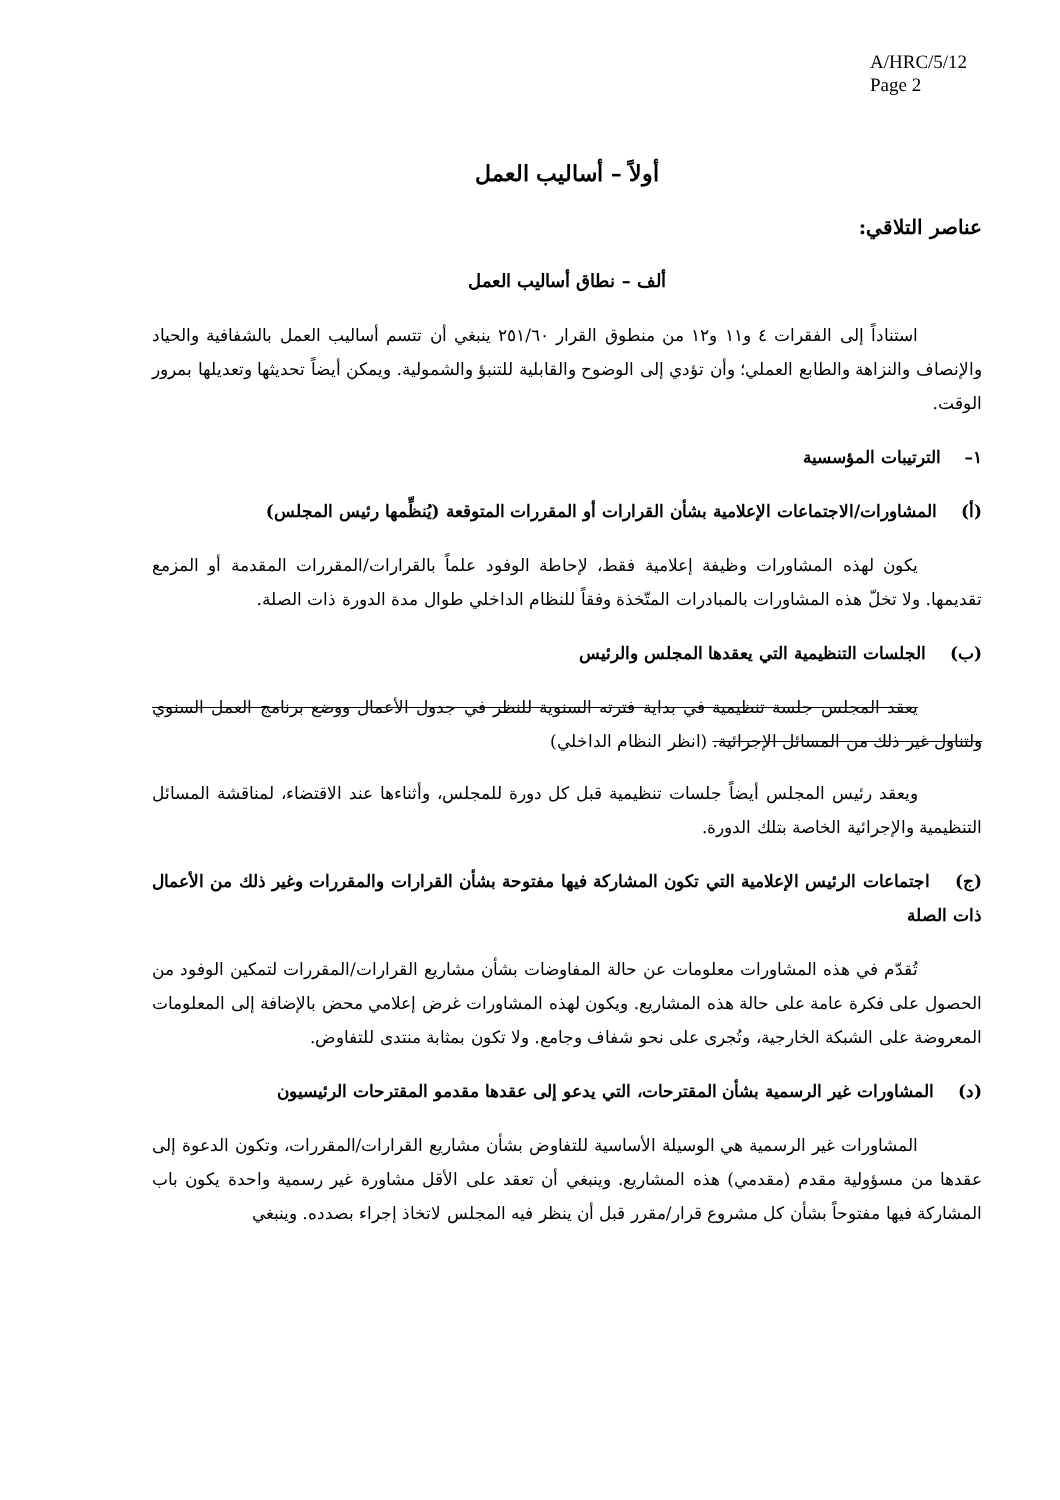A/HRC/5/12
Page 2
أولاً – أساليب العمل
عناصر التلاقي:
ألف – نطاق أساليب العمل
استناداً إلى الفقرات ٤ و١١ و١٢ من منطوق القرار ٢٥١/٦٠ ينبغي أن تتسم أساليب العمل بالشفافية والحياد والإنصاف والنزاهة والطابع العملي؛ وأن تؤدي إلى الوضوح والقابلية للتنبؤ والشمولية. ويمكن أيضاً تحديثها وتعديلها بمرور الوقت.
١– الترتيبات المؤسسية
(أ) المشاورات/الاجتماعات الإعلامية بشأن القرارات أو المقررات المتوقعة (يُنظِّمها رئيس المجلس)
يكون لهذه المشاورات وظيفة إعلامية فقط، لإحاطة الوفود علماً بالقرارات/المقررات المقدمة أو المزمع تقديمها. ولا تخلّ هذه المشاورات بالمبادرات المتّخذة وفقاً للنظام الداخلي طوال مدة الدورة ذات الصلة.
(ب) الجلسات التنظيمية التي يعقدها المجلس والرئيس
يعقد المجلس جلسة تنظيمية في بداية فترته السنوية للنظر في جدول الأعمال ووضع برنامج العمل السنوي ولتناول غير ذلك من المسائل الإجرائية. (انظر النظام الداخلي)
ويعقد رئيس المجلس أيضاً جلسات تنظيمية قبل كل دورة للمجلس، وأثناءها عند الاقتضاء، لمناقشة المسائل التنظيمية والإجرائية الخاصة بتلك الدورة.
(ج) اجتماعات الرئيس الإعلامية التي تكون المشاركة فيها مفتوحة بشأن القرارات والمقررات وغير ذلك من الأعمال ذات الصلة
تُقدّم في هذه المشاورات معلومات عن حالة المفاوضات بشأن مشاريع القرارات/المقررات لتمكين الوفود من الحصول على فكرة عامة على حالة هذه المشاريع. ويكون لهذه المشاورات غرض إعلامي محض بالإضافة إلى المعلومات المعروضة على الشبكة الخارجية، وتُجرى على نحو شفاف وجامع. ولا تكون بمثابة منتدى للتفاوض.
(د) المشاورات غير الرسمية بشأن المقترحات، التي يدعو إلى عقدها مقدمو المقترحات الرئيسيون
المشاورات غير الرسمية هي الوسيلة الأساسية للتفاوض بشأن مشاريع القرارات/المقررات، وتكون الدعوة إلى عقدها من مسؤولية مقدم (مقدمي) هذه المشاريع. وينبغي أن تعقد على الأقل مشاورة غير رسمية واحدة يكون باب المشاركة فيها مفتوحاً بشأن كل مشروع قرار/مقرر قبل أن ينظر فيه المجلس لاتخاذ إجراء بصدده. وينبغي